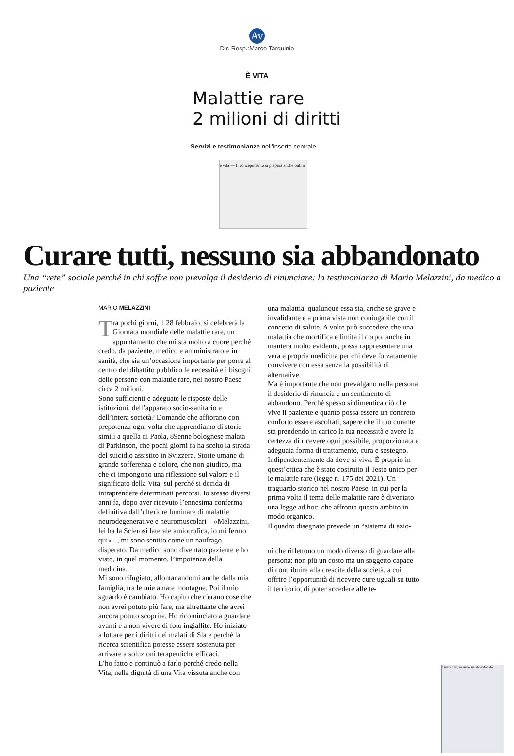Av
Dir. Resp.:Marco Tarquinio
È VITA
Malattie rare
2 milioni di diritti
Servizi e testimonianze nell’inserto centrale
è vita — Il concepimento si prepara anche online
Curare tutti, nessuno sia abbandonato
Una “rete” sociale perché in chi soffre non prevalga il desiderio di rinunciare: la testimonianza di Mario Melazzini, da medico a paziente
MARIO MELAZZINI
Tra pochi giorni, il 28 febbraio, si celebrerà la Giornata mondiale delle malattie rare, un appuntamento che mi sta molto a cuore perché credo, da paziente, medico e amministratore in sanità, che sia un’occasione importante per porre al centro del dibattito pubblico le necessità e i bisogni delle persone con malattie rare, nel nostro Paese circa 2 milioni.
Sono sufficienti e adeguate le risposte delle istituzioni, dell’apparato socio-sanitario e dell’intera società? Domande che affiorano con prepotenza ogni volta che apprendiamo di storie simili a quella di Paola, 89enne bolognese malata di Parkinson, che pochi giorni fa ha scelto la strada del suicidio assistito in Svizzera. Storie umane di grande sofferenza e dolore, che non giudico, ma che ci impongono una riflessione sul valore e il significato della Vita, sul perché si decida di intraprendere determinati percorsi. Io stesso diversi anni fa, dopo aver ricevuto l’ennesima conferma definitiva dall’ulteriore luminare di malattie neurodegenerative e neuromuscolari – «Melazzini, lei ha la Sclerosi laterale amiotrofica, io mi fermo qui» –, mi sono sentito come un naufrago disperato. Da medico sono diventato paziente e ho visto, in quel momento, l’impotenza della medicina.
Mi sono rifugiato, allontanandomi anche dalla mia famiglia, tra le mie amate montagne. Poi il mio sguardo è cambiato. Ho capito che c'erano cose che non avrei potuto più fare, ma altrettante che avrei ancora potuto scoprire. Ho ricominciato a guardare avanti e a non vivere di foto ingiallite. Ho iniziato a lottare per i diritti dei malati di Sla e perché la ricerca scientifica potesse essere sostenuta per arrivare a soluzioni terapeutiche efficaci.
L’ho fatto e continuò a farlo perché credo nella Vita, nella dignità di una Vita vissuta anche con
una malattia, qualunque essa sia, anche se grave e invalidante e a prima vista non coniugabile con il concetto di salute. A volte può succedere che una malattia che mortifica e limita il corpo, anche in maniera molto evidente, possa rappresentare una vera e propria medicina per chi deve forzatamente convivere con essa senza la possibilità di alternative.
Ma è importante che non prevalgano nella persona il desiderio di rinuncia e un sentimento di abbandono. Perché spesso si dimentica ciò che vive il paziente e quanto possa essere un concreto conforto essere ascoltati, sapere che il tuo curante sta prendendo in carico la tua necessità e avere la certezza di ricevere ogni possibile, proporzionata e adeguata forma di trattamento, cura e sostegno. Indipendentemente da dove si viva. È proprio in quest’ottica che è stato costruito il Testo unico per le malattie rare (legge n. 175 del 2021). Un traguardo storico nel nostro Paese, in cui per la prima volta il tema delle malattie rare è diventato una legge ad hoc, che affronta questo ambito in modo organico.
Il quadro disegnato prevede un “sistema di azio-
ni che riflettono un modo diverso di guardare alla persona: non più un costo ma un soggetto capace di contribuire alla crescita della società, a cui offrire l’opportunità di ricevere cure uguali su tutto il territorio, di poter accedere alle te-
Curare tutti, nessuno sia abbandonato